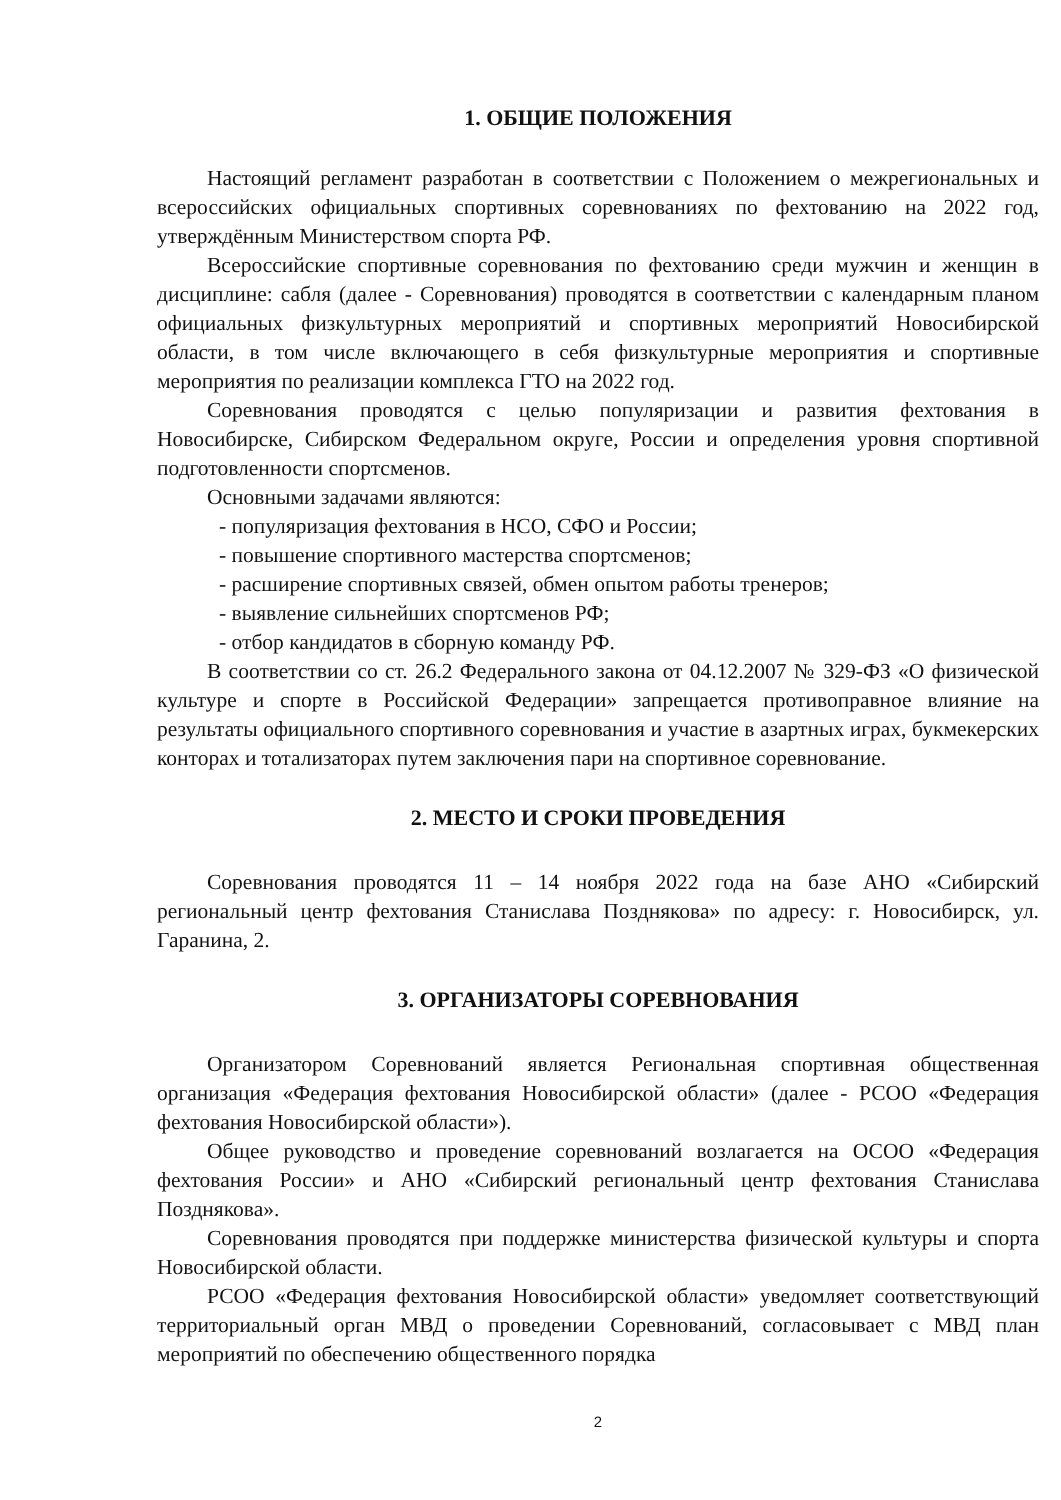1. ОБЩИЕ ПОЛОЖЕНИЯ
Настоящий регламент разработан в соответствии с Положением о межрегиональных и всероссийских официальных спортивных соревнованиях по фехтованию на 2022 год, утверждённым Министерством спорта РФ.
Всероссийские спортивные соревнования по фехтованию среди мужчин и женщин в дисциплине: сабля (далее - Соревнования) проводятся в соответствии с календарным планом официальных физкультурных мероприятий и спортивных мероприятий Новосибирской области, в том числе включающего в себя физкультурные мероприятия и спортивные мероприятия по реализации комплекса ГТО на 2022 год.
Соревнования проводятся с целью популяризации и развития фехтования в Новосибирске, Сибирском Федеральном округе, России и определения уровня спортивной подготовленности спортсменов.
Основными задачами являются:
- популяризация фехтования в НСО, СФО и России;
- повышение спортивного мастерства спортсменов;
- расширение спортивных связей, обмен опытом работы тренеров;
- выявление сильнейших спортсменов РФ;
- отбор кандидатов в сборную команду РФ.
В соответствии со ст. 26.2 Федерального закона от 04.12.2007 № 329-ФЗ «О физической культуре и спорте в Российской Федерации» запрещается противоправное влияние на результаты официального спортивного соревнования и участие в азартных играх, букмекерских конторах и тотализаторах путем заключения пари на спортивное соревнование.
2. МЕСТО И СРОКИ ПРОВЕДЕНИЯ
Соревнования проводятся 11 – 14 ноября 2022 года на базе АНО «Сибирский региональный центр фехтования Станислава Позднякова» по адресу: г. Новосибирск, ул. Гаранина, 2.
3. ОРГАНИЗАТОРЫ СОРЕВНОВАНИЯ
Организатором Соревнований является Региональная спортивная общественная организация «Федерация фехтования Новосибирской области» (далее - РСОО «Федерация фехтования Новосибирской области»).
Общее руководство и проведение соревнований возлагается на ОСОО «Федерация фехтования России» и АНО «Сибирский региональный центр фехтования Станислава Позднякова».
Соревнования проводятся при поддержке министерства физической культуры и спорта Новосибирской области.
РСОО «Федерация фехтования Новосибирской области» уведомляет соответствующий территориальный орган МВД о проведении Соревнований, согласовывает с МВД план мероприятий по обеспечению общественного порядка
2